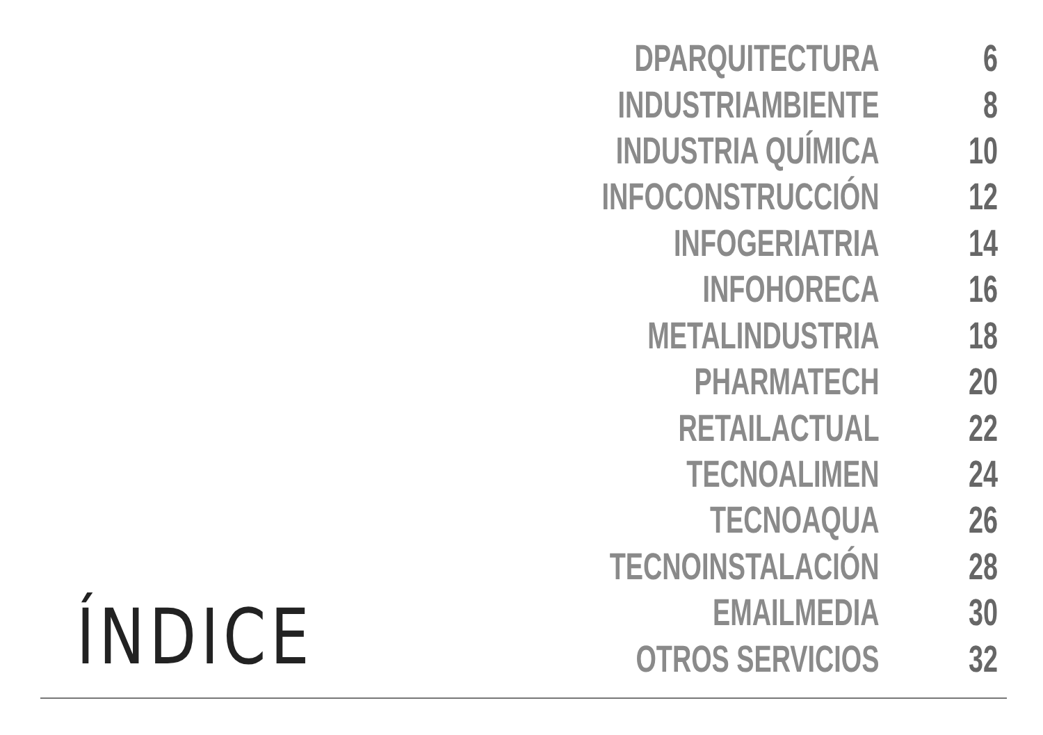ÍNDICE
| DPARQUITECTURA | 6 |
| INDUSTRIAMBIENTE | 8 |
| INDUSTRIA QUÍMICA | 10 |
| INFOCONSTRUCCIÓN | 12 |
| INFOGERIATRIA | 14 |
| INFOHORECA | 16 |
| METALINDUSTRIA | 18 |
| PHARMATECH | 20 |
| RETAILACTUAL | 22 |
| TECNOALIMEN | 24 |
| TECNOAQUA | 26 |
| TECNOINSTALACIÓN | 28 |
| EMAILMEDIA | 30 |
| OTROS SERVICIOS | 32 |